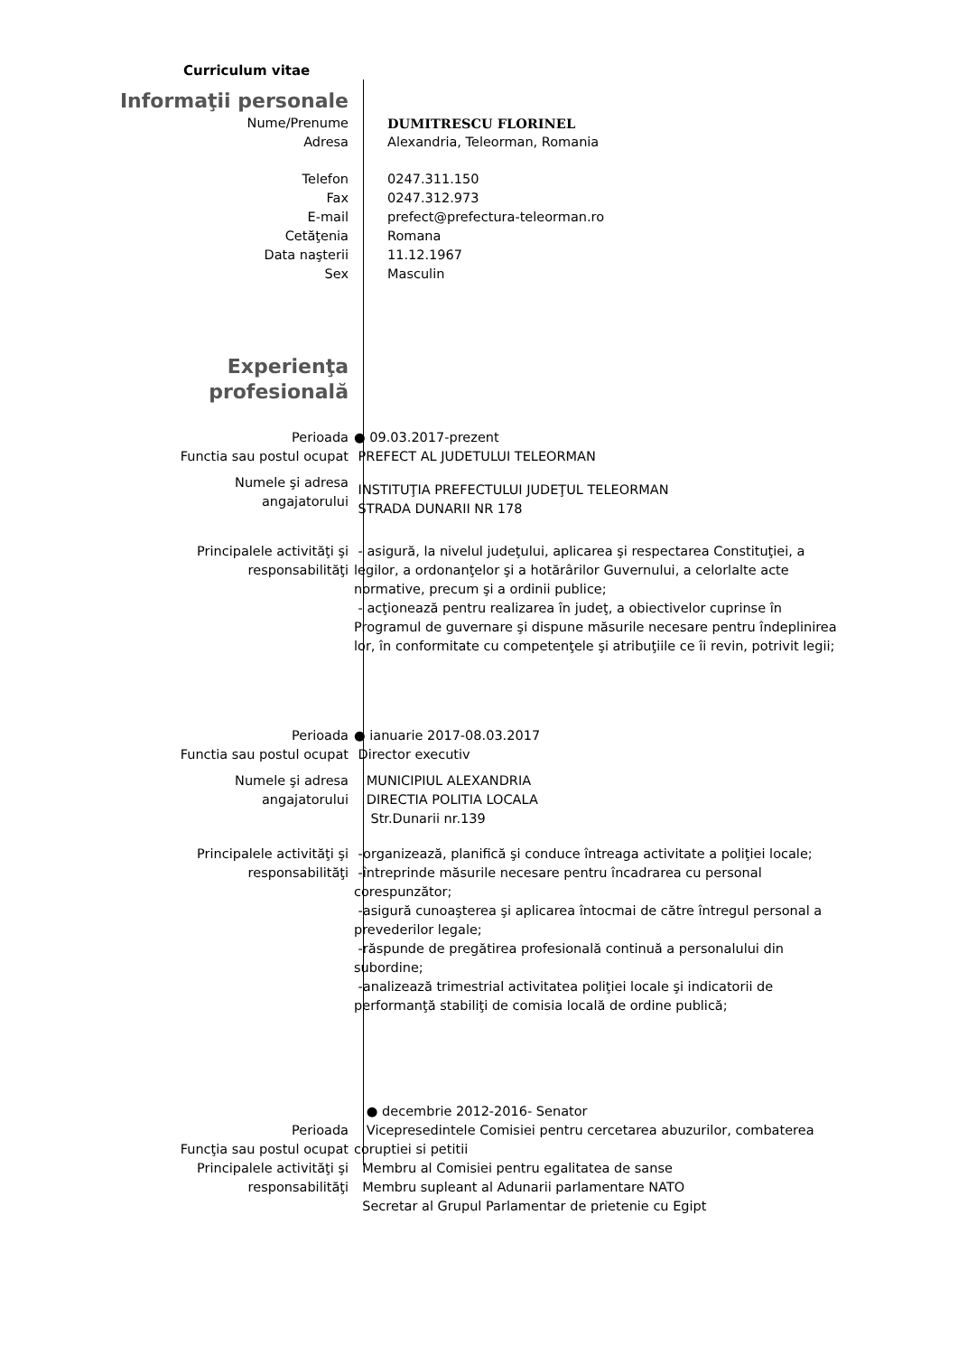Curriculum vitae
Informaţii personale
Nume/Prenume DUMITRESCU FLORINEL
Adresa Alexandria, Teleorman, Romania
Telefon
Fax
E-mail
Cetăţenia
Data naşterii
Sex
0247.311.150
0247.312.973
prefect@prefectura-teleorman.ro
Romana
11.12.1967
Masculin
Experienţa
profesională
Perioada
Functia sau postul ocupat
● 09.03.2017-prezent
PREFECT AL JUDETULUI TELEORMAN
Numele şi adresa
angajatorului
INSTITUŢIA PREFECTULUI JUDEŢUL TELEORMAN
STRADA DUNARII NR 178
Principalele activităţi şi
responsabilităţi
- asigură, la nivelul judeţului, aplicarea şi respectarea Constituţiei, a legilor, a ordonanţelor şi a hotărârilor Guvernului, a celorlalte acte normative, precum şi a ordinii publice;
- acţionează pentru realizarea în judeţ, a obiectivelor cuprinse în Programul de guvernare şi dispune măsurile necesare pentru îndeplinirea lor, în conformitate cu competenţele şi atribuţiile ce îi revin, potrivit legii;
Perioada
Functia sau postul ocupat
● ianuarie 2017-08.03.2017
Director executiv
Numele şi adresa
angajatorului
MUNICIPIUL ALEXANDRIA
DIRECTIA POLITIA LOCALA
Str.Dunarii nr.139
Principalele activităţi şi
responsabilităţi
-organizează, planifică şi conduce întreaga activitate a poliţiei locale;
-întreprinde măsurile necesare pentru încadrarea cu personal corespunzător;
-asigură cunoaşterea şi aplicarea întocmai de către întregul personal a prevederilor legale;
-răspunde de pregătirea profesională continuă a personalului din subordine;
-analizează trimestrial activitatea poliţiei locale şi indicatorii de performanţă stabiliţi de comisia locală de ordine publică;
Perioada
Funcţia sau postul ocupat
Principalele activităţi şi
responsabilităţi
● decembrie 2012-2016- Senator
Vicepresedintele Comisiei pentru cercetarea abuzurilor, combaterea coruptiei si petitii
Membru al Comisiei pentru egalitatea de sanse
Membru supleant al Adunarii parlamentare NATO
Secretar al Grupul Parlamentar de prietenie cu Egipt